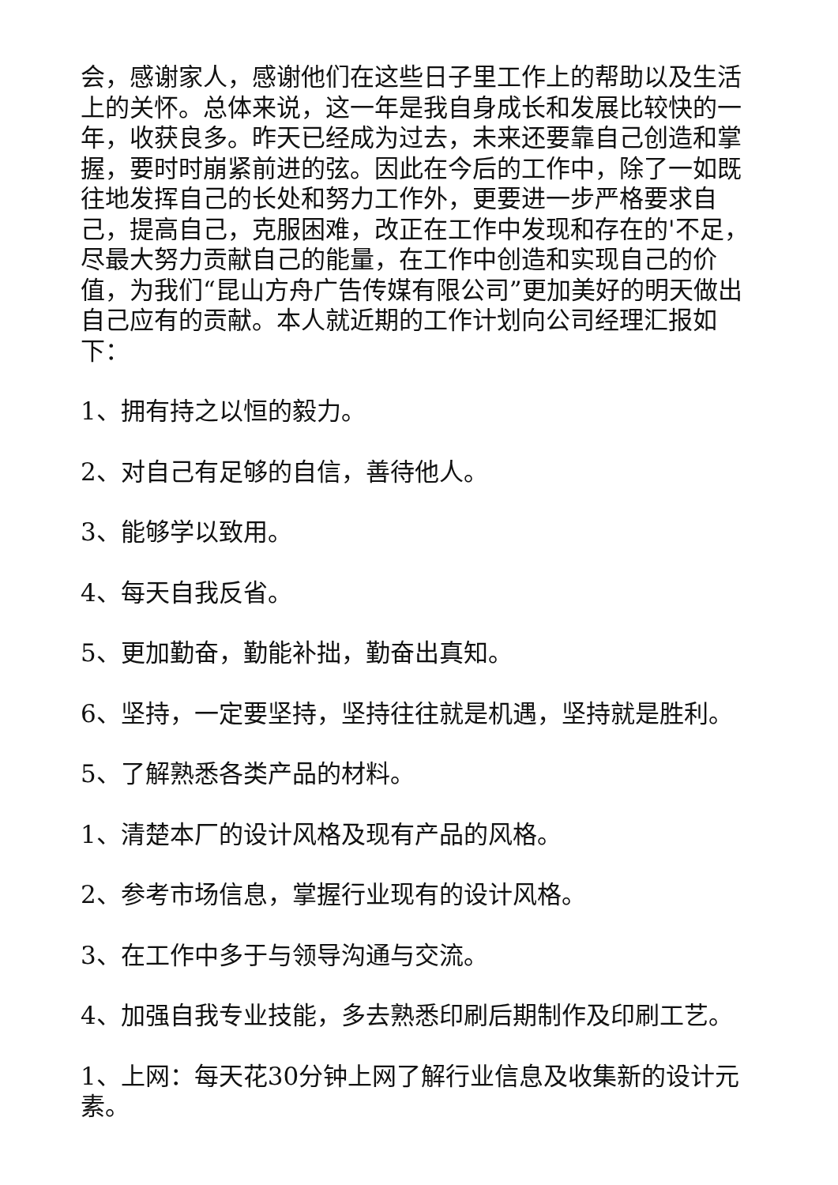会，感谢家人，感谢他们在这些日子里工作上的帮助以及生活上的关怀。总体来说，这一年是我自身成长和发展比较快的一年，收获良多。昨天已经成为过去，未来还要靠自己创造和掌握，要时时崩紧前进的弦。因此在今后的工作中，除了一如既往地发挥自己的长处和努力工作外，更要进一步严格要求自己，提高自己，克服困难，改正在工作中发现和存在的'不足，尽最大努力贡献自己的能量，在工作中创造和实现自己的价值，为我们“昆山方舟广告传媒有限公司”更加美好的明天做出自己应有的贡献。本人就近期的工作计划向公司经理汇报如下：
1、拥有持之以恒的毅力。
2、对自己有足够的自信，善待他人。
3、能够学以致用。
4、每天自我反省。
5、更加勤奋，勤能补拙，勤奋出真知。
6、坚持，一定要坚持，坚持往往就是机遇，坚持就是胜利。
5、了解熟悉各类产品的材料。
1、清楚本厂的设计风格及现有产品的风格。
2、参考市场信息，掌握行业现有的设计风格。
3、在工作中多于与领导沟通与交流。
4、加强自我专业技能，多去熟悉印刷后期制作及印刷工艺。
1、上网：每天花30分钟上网了解行业信息及收集新的设计元素。